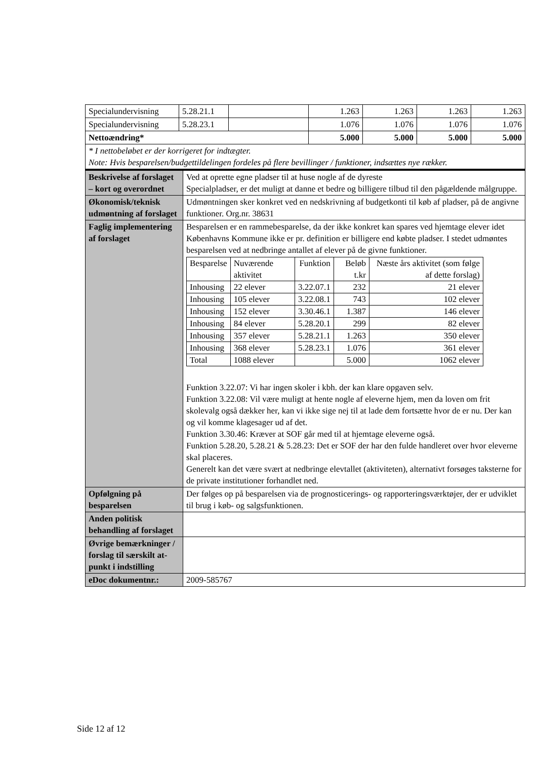| Specialundervisning | 5.28.21.1 | | 1.263 | 1.263 | 1.263 | 1.263 |
| Specialundervisning | 5.28.23.1 | | 1.076 | 1.076 | 1.076 | 1.076 |
| Nettoændring* | | | 5.000 | 5.000 | 5.000 | 5.000 |
| * I nettobeløbet er der korrigeret for indtægter. Note: Hvis besparelsen/budgettildelingen fordeles på flere bevillinger / funktioner, indsættes nye rækker. | | | | | | |
| Beskrivelse af forslaget – kort og overordnet | Ved at oprette egne pladser til at huse nogle af de dyreste Specialpladser, er det muligt at danne et bedre og billigere tilbud til den pågældende målgruppe. |
| Økonomisk/teknisk udmøntning af forslaget | Udmøntningen sker konkret ved en nedskrivning af budgetkonti til køb af pladser, på de angivne funktioner. Org.nr. 38631 |
| Faglig implementering af forslaget | Besparelsen er en rammebesparelse, da der ikke konkret kan spares ved hjemtage elever idet Københavns Kommune ikke er pr. definition er billigere end købte pladser. I stedet udmøntes besparelsen ved at nedbringe antallet af elever på de givne funktioner. / Besparelse / Nuværende aktivitet / Funktion / Beløb t.kr / Næste års aktivitet (som følge af dette forslag) / / Inhousing / 22 elever / 3.22.07.1 / 232 / 21 elever / / Inhousing / 105 elever / 3.22.08.1 / 743 / 102 elever / / Inhousing / 152 elever / 3.30.46.1 / 1.387 / 146 elever / / Inhousing / 84 elever / 5.28.20.1 / 299 / 82 elever / / Inhousing / 357 elever / 5.28.21.1 / 1.263 / 350 elever / / Inhousing / 368 elever / 5.28.23.1 / 1.076 / 361 elever / / Total / 1088 elever / / 5.000 / 1062 elever / Funktion 3.22.07: Vi har ingen skoler i kbh. der kan klare opgaven selv. Funktion 3.22.08: Vil være muligt at hente nogle af eleverne hjem, men da loven om frit skolevalg også dækker her, kan vi ikke sige nej til at lade dem fortsætte hvor de er nu. Der kan og vil komme klagesager ud af det. Funktion 3.30.46: Kræver at SOF går med til at hjemtage eleverne også. Funktion 5.28.20, 5.28.21 & 5.28.23: Det er SOF der har den fulde handleret over hvor eleverne skal placeres. Generelt kan det være svært at nedbringe elevtallet (aktiviteten), alternativt forsøges taksterne for de private institutioner forhandlet ned. |
| Opfølgning på besparelsen | Der følges op på besparelsen via de prognosticerings- og rapporteringsværktøjer, der er udviklet til brug i køb- og salgsfunktionen. |
| Anden politisk behandling af forslaget | |
| Øvrige bemærkninger / forslag til særskilt at-punkt i indstilling | |
| eDoc dokumentnr.: | 2009-585767 |
Side 12 af 12